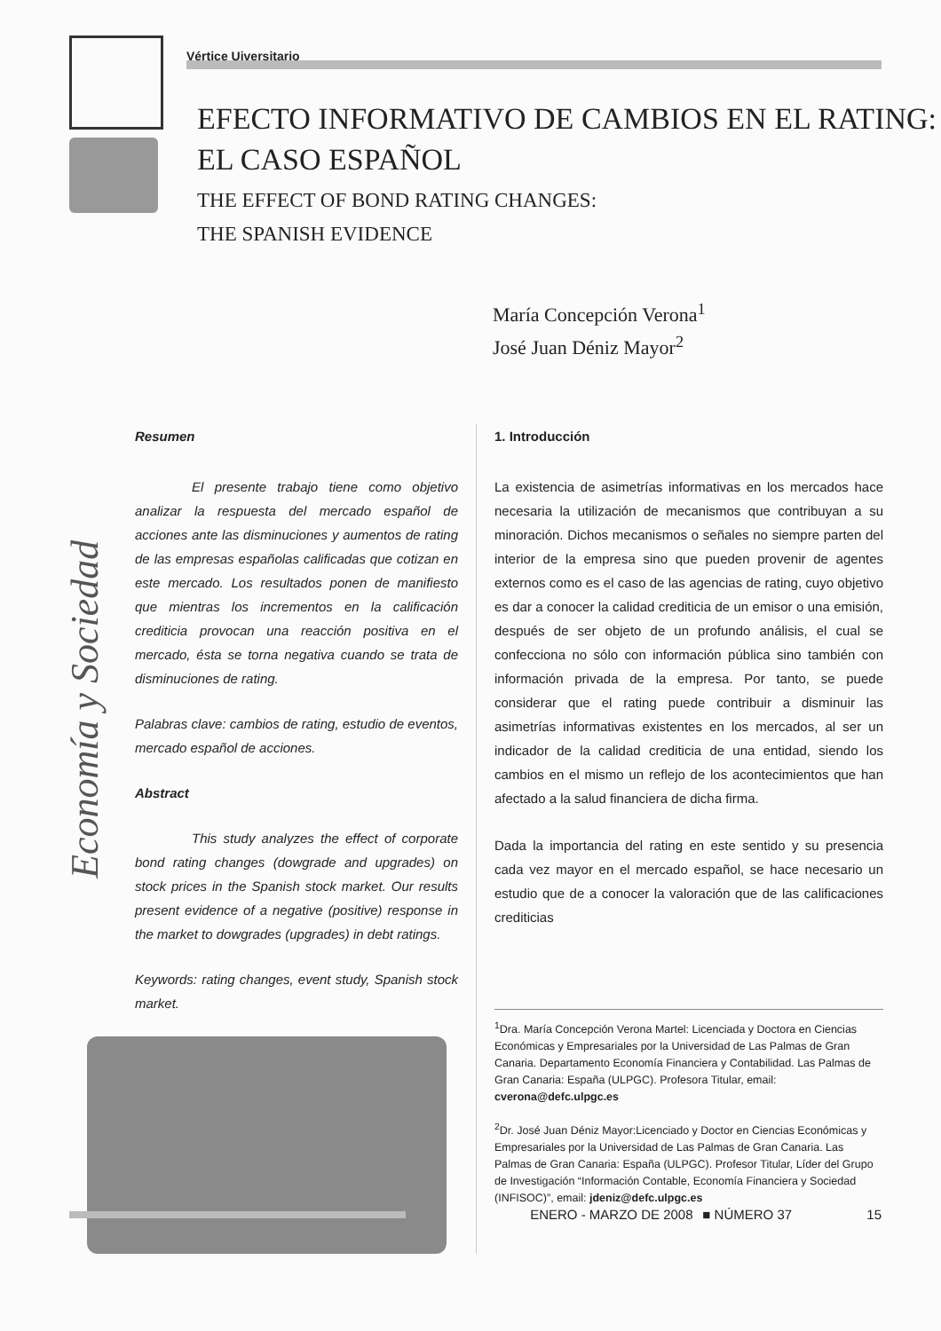Vértice Uiversitario
EFECTO INFORMATIVO DE CAMBIOS EN EL RATING:
EL CASO ESPAÑOL
THE EFFECT OF BOND RATING CHANGES:
THE SPANISH EVIDENCE
María Concepción Verona<sup>1</sup>
José Juan Déniz Mayor<sup>2</sup>
Economía y Sociedad
Resumen
El presente trabajo tiene como objetivo analizar la respuesta del mercado español de acciones ante las disminuciones y aumentos de rating de las empresas españolas calificadas que cotizan en este mercado. Los resultados ponen de manifiesto que mientras los incrementos en la calificación crediticia provocan una reacción positiva en el mercado, ésta se torna negativa cuando se trata de disminuciones de rating.
Palabras clave: cambios de rating, estudio de eventos, mercado español de acciones.
Abstract
This study analyzes the effect of corporate bond rating changes (dowgrade and upgrades) on stock prices in the Spanish stock market. Our results present evidence of a negative (positive) response in the market to dowgrades (upgrades) in debt ratings.
Keywords: rating changes, event study, Spanish stock market.
1. Introducción
La existencia de asimetrías informativas en los mercados hace necesaria la utilización de mecanismos que contribuyan a su minoración. Dichos mecanismos o señales no siempre parten del interior de la empresa sino que pueden provenir de agentes externos como es el caso de las agencias de rating, cuyo objetivo es dar a conocer la calidad crediticia de un emisor o una emisión, después de ser objeto de un profundo análisis, el cual se confecciona no sólo con información pública sino también con información privada de la empresa. Por tanto, se puede considerar que el rating puede contribuir a disminuir las asimetrías informativas existentes en los mercados, al ser un indicador de la calidad crediticia de una entidad, siendo los cambios en el mismo un reflejo de los acontecimientos que han afectado a la salud financiera de dicha firma.
Dada la importancia del rating en este sentido y su presencia cada vez mayor en el mercado español, se hace necesario un estudio que de a conocer la valoración que de las calificaciones crediticias
<sup>1</sup> Dra. María Concepción Verona Martel: Licenciada y Doctora en Ciencias Económicas y Empresariales por la Universidad de Las Palmas de Gran Canaria. Departamento Economía Financiera y Contabilidad. Las Palmas de Gran Canaria: España (ULPGC). Profesora Titular, email: cverona@defc.ulpgc.es
<sup>2</sup> Dr. José Juan Déniz Mayor:Licenciado y Doctor en Ciencias Económicas y Empresariales por la Universidad de Las Palmas de Gran Canaria. Las Palmas de Gran Canaria: España (ULPGC). Profesor Titular, Líder del Grupo de Investigación “Información Contable, Economía Financiera y Sociedad (INFISOC)”, email: jdeniz@defc.ulpgc.es
ENERO - MARZO DE 2008 ■ NÚMERO 37 15